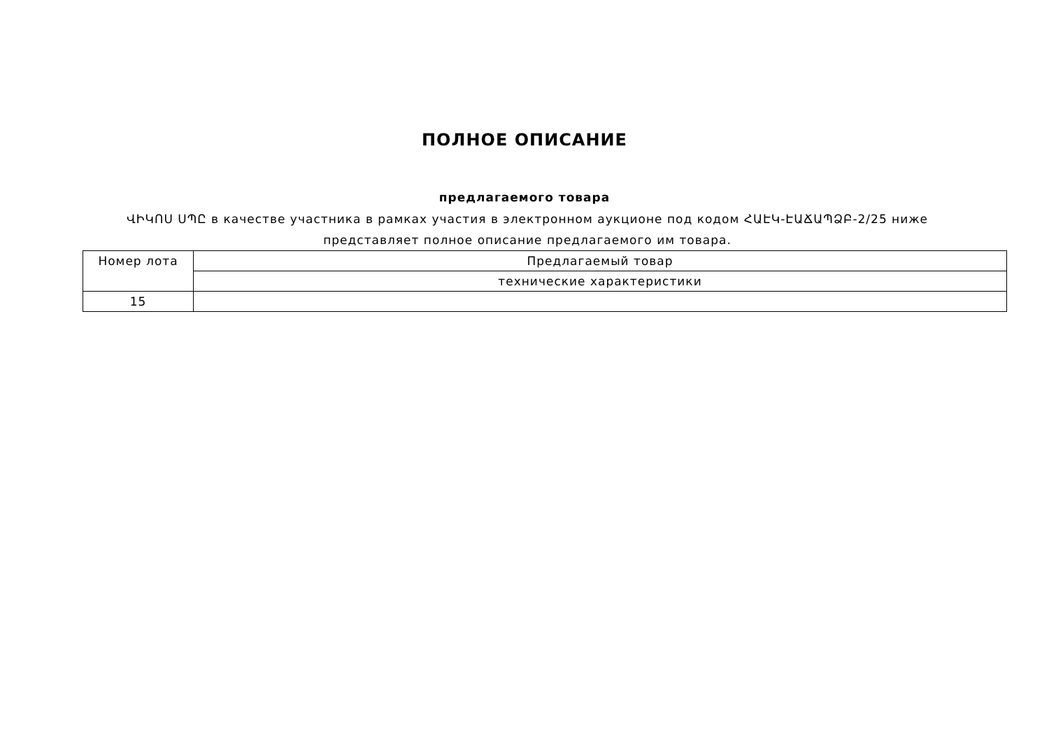ПОЛНОЕ ОПИСАНИЕ
предлагаемого товара
ՎԻԿՈՍ ՍՊԸ в качестве участника в рамках участия в электронном аукционе под кодом ՀԱԷԿ-ԷԱՃԱՊՁԲ-2/25 ниже представляет полное описание предлагаемого им товара.
| Номер лота | Предлагаемый товар |
| --- | --- |
| | технические характеристики |
| 15 | |